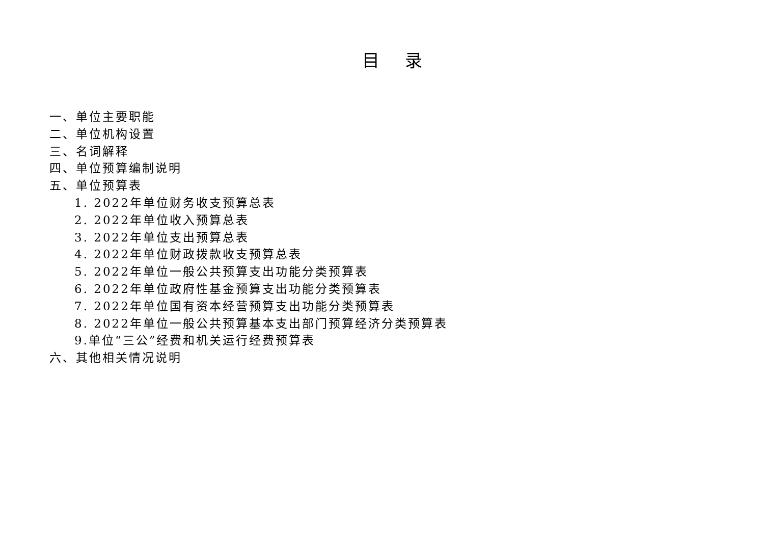目 录
一、单位主要职能
二、单位机构设置
三、名词解释
四、单位预算编制说明
五、单位预算表
1. 2022年单位财务收支预算总表
2. 2022年单位收入预算总表
3. 2022年单位支出预算总表
4. 2022年单位财政拨款收支预算总表
5. 2022年单位一般公共预算支出功能分类预算表
6. 2022年单位政府性基金预算支出功能分类预算表
7. 2022年单位国有资本经营预算支出功能分类预算表
8. 2022年单位一般公共预算基本支出部门预算经济分类预算表
9.单位“三公”经费和机关运行经费预算表
六、其他相关情况说明